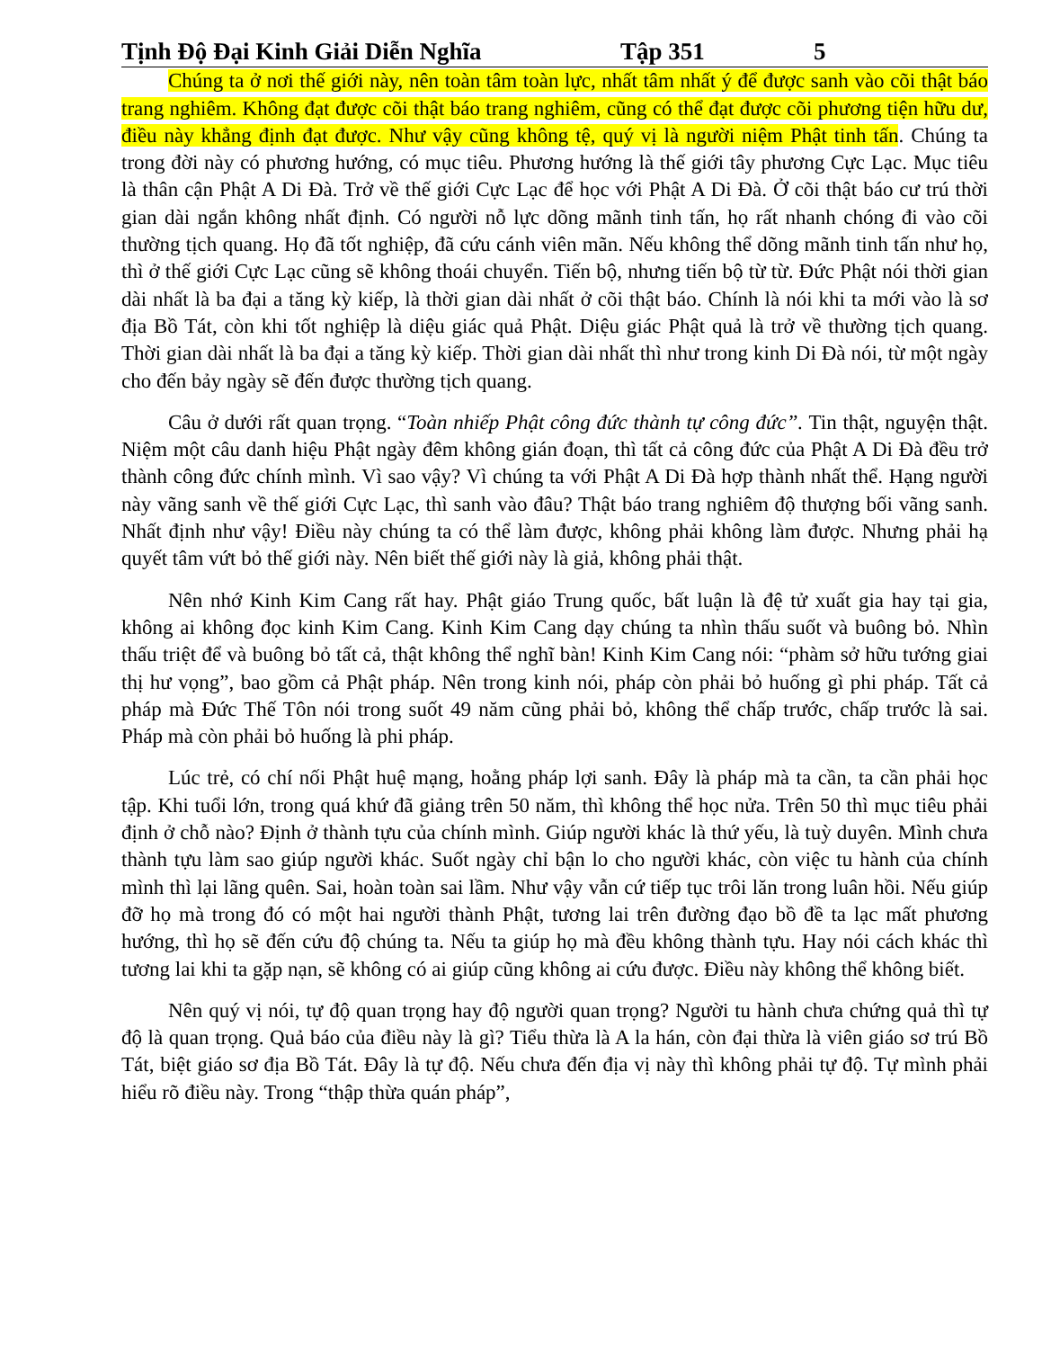Tịnh Độ Đại Kinh Giải Diễn Nghĩa Tập 351 5
Chúng ta ở nơi thế giới này, nên toàn tâm toàn lực, nhất tâm nhất ý để được sanh vào cõi thật báo trang nghiêm. Không đạt được cõi thật báo trang nghiêm, cũng có thể đạt được cõi phương tiện hữu dư, điều này khẳng định đạt được. Như vậy cũng không tệ, quý vị là người niệm Phật tinh tấn. Chúng ta trong đời này có phương hướng, có mục tiêu. Phương hướng là thế giới tây phương Cực Lạc. Mục tiêu là thân cận Phật A Di Đà. Trở về thế giới Cực Lạc để học với Phật A Di Đà. Ở cõi thật báo cư trú thời gian dài ngắn không nhất định. Có người nỗ lực dõng mãnh tinh tấn, họ rất nhanh chóng đi vào cõi thường tịch quang. Họ đã tốt nghiệp, đã cứu cánh viên mãn. Nếu không thể dõng mãnh tinh tấn như họ, thì ở thế giới Cực Lạc cũng sẽ không thoái chuyển. Tiến bộ, nhưng tiến bộ từ từ. Đức Phật nói thời gian dài nhất là ba đại a tăng kỳ kiếp, là thời gian dài nhất ở cõi thật báo. Chính là nói khi ta mới vào là sơ địa Bồ Tát, còn khi tốt nghiệp là diệu giác quả Phật. Diệu giác Phật quả là trở về thường tịch quang. Thời gian dài nhất là ba đại a tăng kỳ kiếp. Thời gian dài nhất thì như trong kinh Di Đà nói, từ một ngày cho đến bảy ngày sẽ đến được thường tịch quang.
Câu ở dưới rất quan trọng. “Toàn nhiếp Phật công đức thành tự công đức”. Tin thật, nguyện thật. Niệm một câu danh hiệu Phật ngày đêm không gián đoạn, thì tất cả công đức của Phật A Di Đà đều trở thành công đức chính mình. Vì sao vậy? Vì chúng ta với Phật A Di Đà hợp thành nhất thể. Hạng người này vãng sanh về thế giới Cực Lạc, thì sanh vào đâu? Thật báo trang nghiêm độ thượng bối vãng sanh. Nhất định như vậy! Điều này chúng ta có thể làm được, không phải không làm được. Nhưng phải hạ quyết tâm vứt bỏ thế giới này. Nên biết thế giới này là giả, không phải thật.
Nên nhớ Kinh Kim Cang rất hay. Phật giáo Trung quốc, bất luận là đệ tử xuất gia hay tại gia, không ai không đọc kinh Kim Cang. Kinh Kim Cang dạy chúng ta nhìn thấu suốt và buông bỏ. Nhìn thấu triệt để và buông bỏ tất cả, thật không thể nghĩ bàn! Kinh Kim Cang nói: “phàm sở hữu tướng giai thị hư vọng”, bao gồm cả Phật pháp. Nên trong kinh nói, pháp còn phải bỏ huống gì phi pháp. Tất cả pháp mà Đức Thế Tôn nói trong suốt 49 năm cũng phải bỏ, không thể chấp trước, chấp trước là sai. Pháp mà còn phải bỏ huống là phi pháp.
Lúc trẻ, có chí nối Phật huệ mạng, hoằng pháp lợi sanh. Đây là pháp mà ta cần, ta cần phải học tập. Khi tuổi lớn, trong quá khứ đã giảng trên 50 năm, thì không thể học nửa. Trên 50 thì mục tiêu phải định ở chỗ nào? Định ở thành tựu của chính mình. Giúp người khác là thứ yếu, là tuỳ duyên. Mình chưa thành tựu làm sao giúp người khác. Suốt ngày chỉ bận lo cho người khác, còn việc tu hành của chính mình thì lại lãng quên. Sai, hoàn toàn sai lầm. Như vậy vẫn cứ tiếp tục trôi lăn trong luân hồi. Nếu giúp đỡ họ mà trong đó có một hai người thành Phật, tương lai trên đường đạo bồ đề ta lạc mất phương hướng, thì họ sẽ đến cứu độ chúng ta. Nếu ta giúp họ mà đều không thành tựu. Hay nói cách khác thì tương lai khi ta gặp nạn, sẽ không có ai giúp cũng không ai cứu được. Điều này không thể không biết.
Nên quý vị nói, tự độ quan trọng hay độ người quan trọng? Người tu hành chưa chứng quả thì tự độ là quan trọng. Quả báo của điều này là gì? Tiểu thừa là A la hán, còn đại thừa là viên giáo sơ trú Bồ Tát, biệt giáo sơ địa Bồ Tát. Đây là tự độ. Nếu chưa đến địa vị này thì không phải tự độ. Tự mình phải hiểu rõ điều này. Trong “thập thừa quán pháp”,